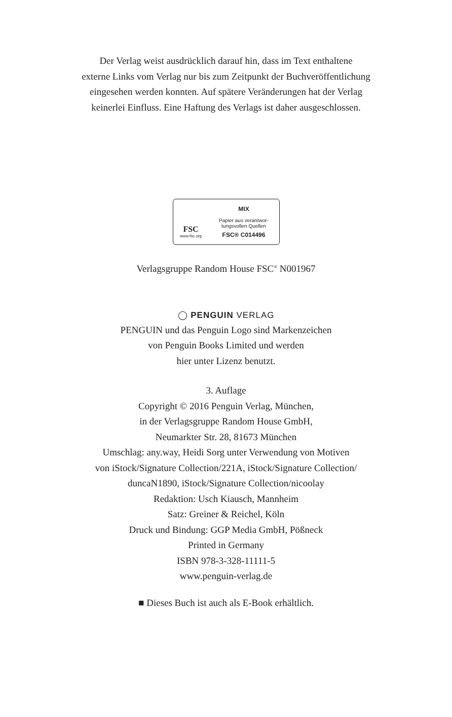Der Verlag weist ausdrücklich darauf hin, dass im Text enthaltene
externe Links vom Verlag nur bis zum Zeitpunkt der Buchveröffentlichung
eingesehen werden konnten. Auf spätere Veränderungen hat der Verlag
keinerlei Einfluss. Eine Haftung des Verlags ist daher ausgeschlossen.
FSC
www.fsc.org
MIX
Papier aus verantwor-
tungsvollen Quellen
FSC® C014496
Verlagsgruppe Random House FSC<sup>®</sup> N001967
◯ PENGUIN VERLAG
PENGUIN und das Penguin Logo sind Markenzeichen
von Penguin Books Limited und werden
hier unter Lizenz benutzt.
3. Auflage
Copyright © 2016 Penguin Verlag, München,
in der Verlagsgruppe Random House GmbH,
Neumarkter Str. 28, 81673 München
Umschlag: any.way, Heidi Sorg unter Verwendung von Motiven
von iStock/Signature Collection/221A, iStock/Signature Collection/
duncaN1890, iStock/Signature Collection/nicoolay
Redaktion: Usch Kiausch, Mannheim
Satz: Greiner & Reichel, Köln
Druck und Bindung: GGP Media GmbH, Pößneck
Printed in Germany
ISBN 978-3-328-11111-5
www.penguin-verlag.de
■ Dieses Buch ist auch als E-Book erhältlich.